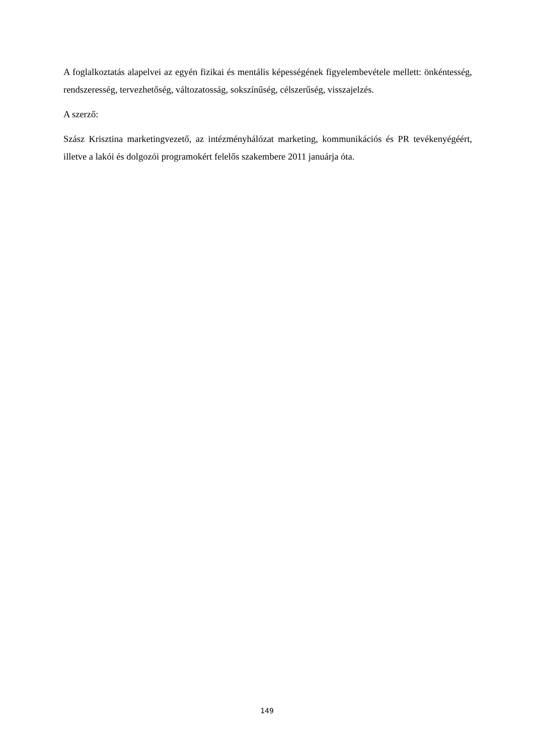A foglalkoztatás alapelvei az egyén fizikai és mentális képességének figyelembevétele mellett: önkéntesség, rendszeresség, tervezhetőség, változatosság, sokszínűség, célszerűség, visszajelzés.
A szerző:
Szász Krisztina marketingvezető, az intézményhálózat marketing, kommunikációs és PR tevékenyégéért, illetve a lakói és dolgozói programokért felelős szakembere 2011 januárja óta.
149